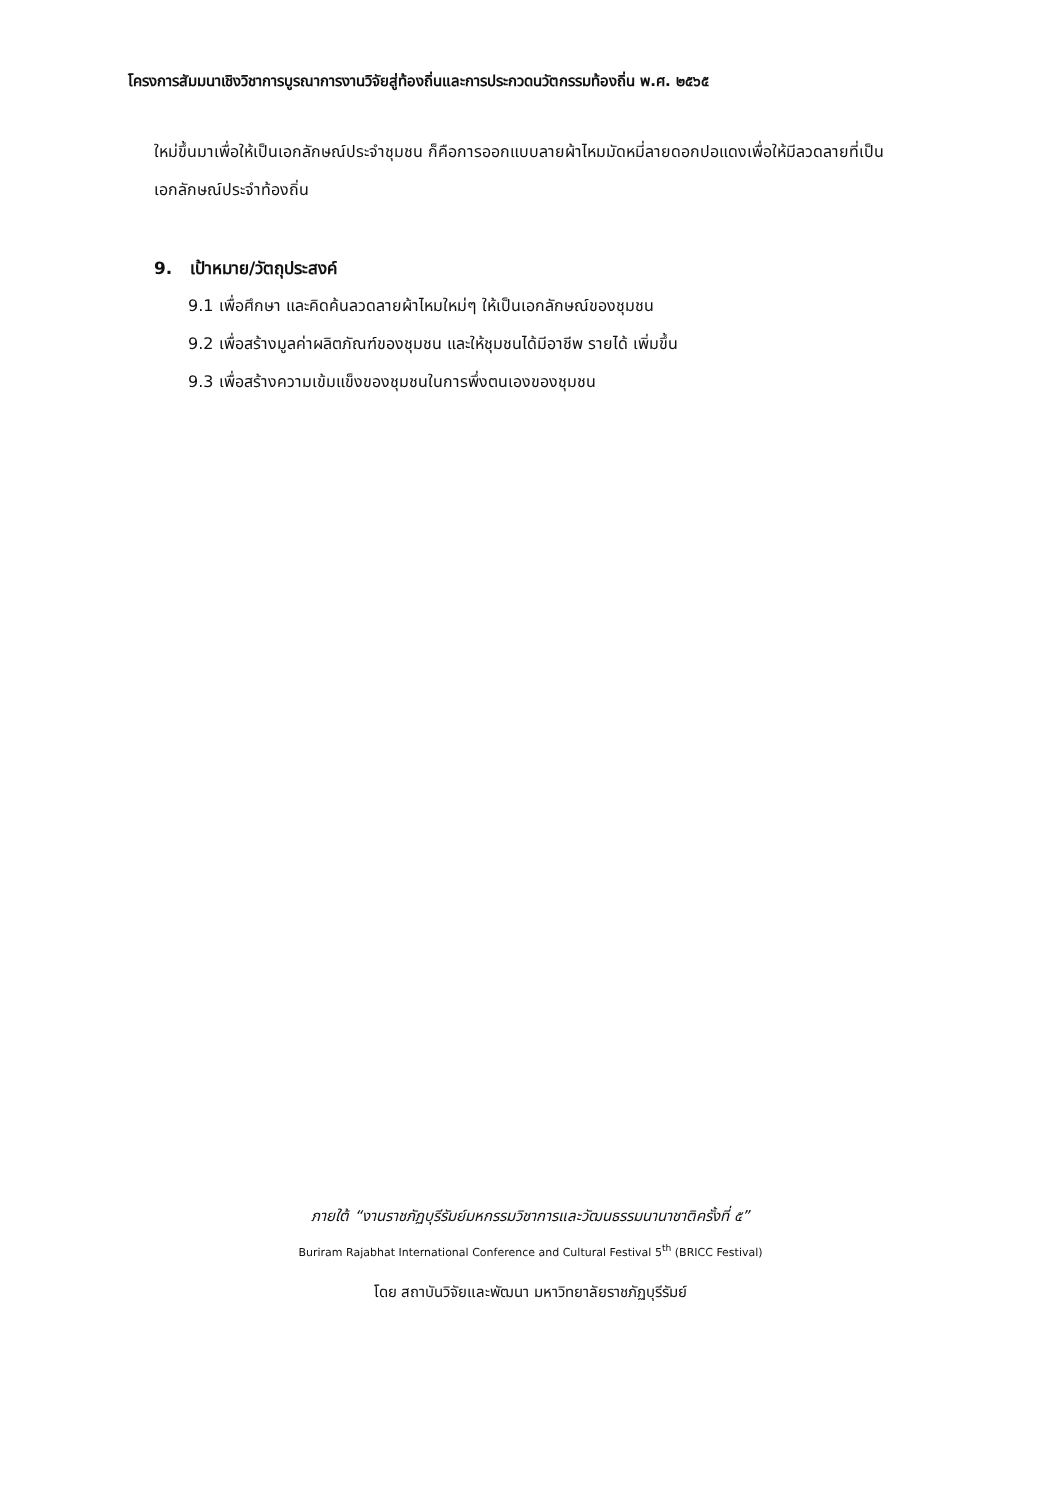โครงการสัมมนาเชิงวิชาการบูรณาการงานวิจัยสู่ท้องถิ่นและการประกวดนวัตกรรมท้องถิ่น พ.ศ. ๒๕๖๕
ใหม่ขึ้นมาเพื่อให้เป็นเอกลักษณ์ประจำชุมชน ก็คือการออกแบบลายผ้าไหมมัดหมี่ลายดอกปอแดงเพื่อให้มีลวดลายที่เป็นเอกลักษณ์ประจำท้องถิ่น
9. เป้าหมาย/วัตถุประสงค์
9.1 เพื่อศึกษา และคิดค้นลวดลายผ้าไหมใหม่ๆ ให้เป็นเอกลักษณ์ของชุมชน
9.2 เพื่อสร้างมูลค่าผลิตภัณฑ์ของชุมชน และให้ชุมชนได้มีอาชีพ รายได้ เพิ่มขึ้น
9.3 เพื่อสร้างความเข้มแข็งของชุมชนในการพึ่งตนเองของชุมชน
ภายใต้ “งานราชภัฏบุรีรัมย์มหกรรมวิชาการและวัฒนธรรมนานาชาติครั้งที่ ๕”
Buriram Rajabhat International Conference and Cultural Festival 5<sup>th</sup> (BRICC Festival)
โดย สถาบันวิจัยและพัฒนา มหาวิทยาลัยราชภัฏบุรีรัมย์